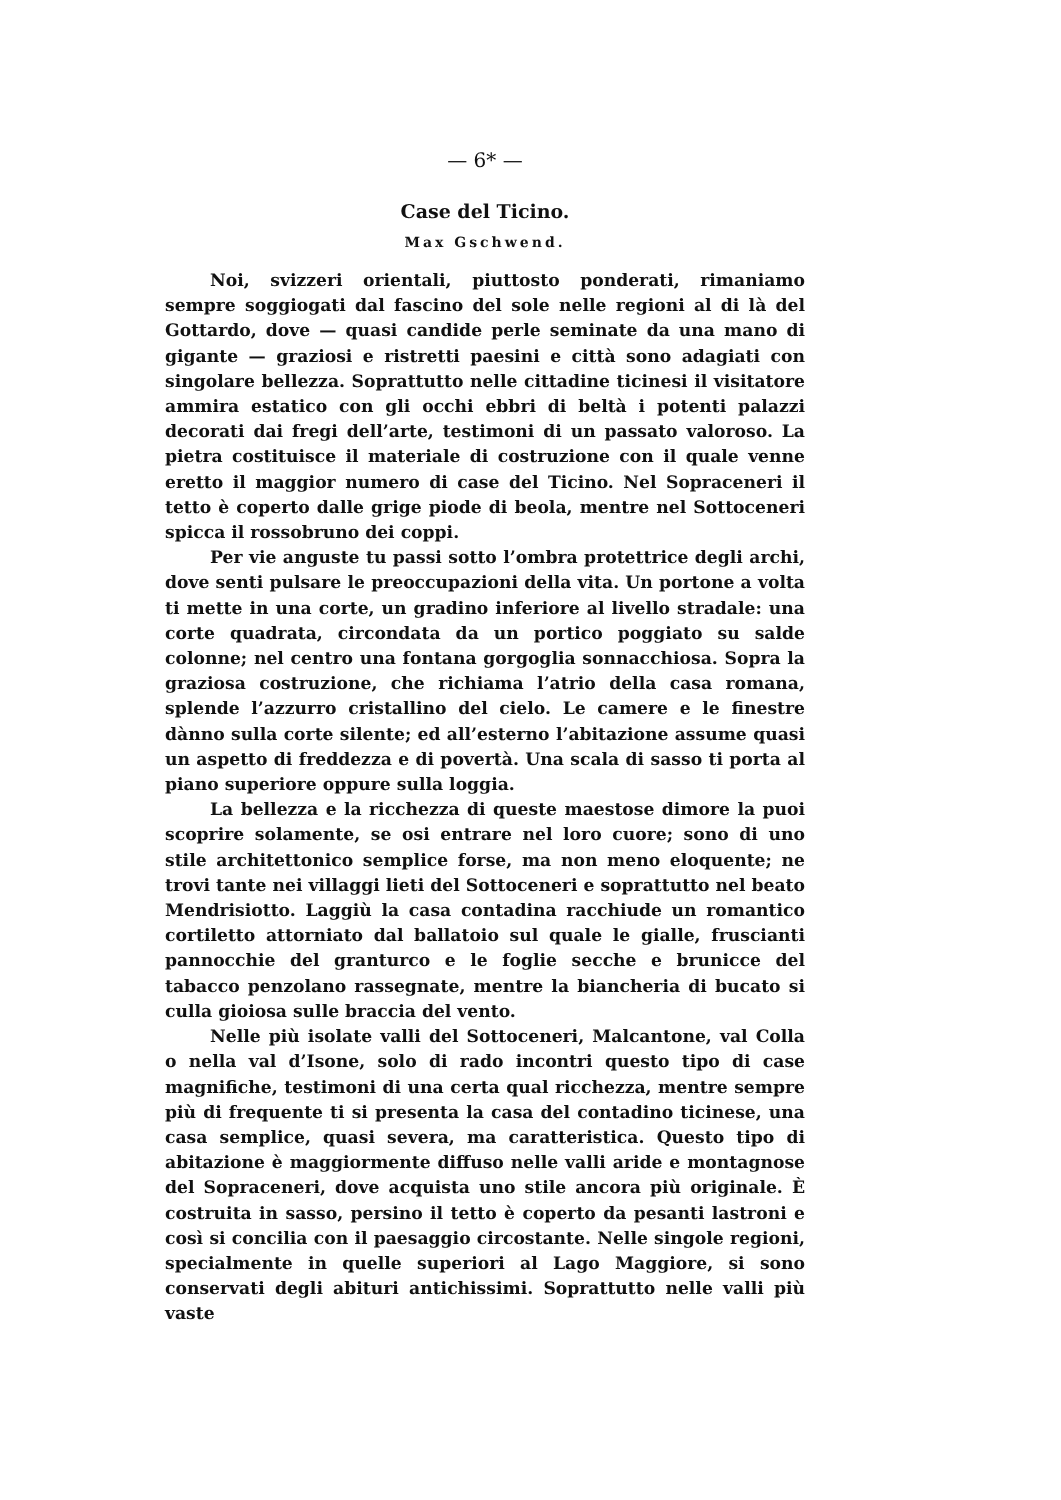— 6* —
Case del Ticino.
Max Gschwend.
Noi, svizzeri orientali, piuttosto ponderati, rimaniamo sempre soggiogati dal fascino del sole nelle regioni al di là del Gottardo, dove — quasi candide perle seminate da una mano di gigante — graziosi e ristretti paesini e città sono adagiati con singolare bellezza. Soprattutto nelle cittadine ticinesi il visitatore ammira estatico con gli occhi ebbri di beltà i potenti palazzi decorati dai fregi dell’arte, testimoni di un passato valoroso. La pietra costituisce il materiale di costruzione con il quale venne eretto il maggior numero di case del Ticino. Nel Sopraceneri il tetto è coperto dalle grige piode di beola, mentre nel Sottoceneri spicca il rossobruno dei coppi.
Per vie anguste tu passi sotto l’ombra protettrice degli archi, dove senti pulsare le preoccupazioni della vita. Un portone a volta ti mette in una corte, un gradino inferiore al livello stradale: una corte quadrata, circondata da un portico poggiato su salde colonne; nel centro una fontana gorgoglia sonnacchiosa. Sopra la graziosa costruzione, che richiama l’atrio della casa romana, splende l’azzurro cristallino del cielo. Le camere e le finestre dànno sulla corte silente; ed all’esterno l’abitazione assume quasi un aspetto di freddezza e di povertà. Una scala di sasso ti porta al piano superiore oppure sulla loggia.
La bellezza e la ricchezza di queste maestose dimore la puoi scoprire solamente, se osi entrare nel loro cuore; sono di uno stile architettonico semplice forse, ma non meno eloquente; ne trovi tante nei villaggi lieti del Sottoceneri e soprattutto nel beato Mendrisiotto. Laggiù la casa contadina racchiude un romantico cortiletto attorniato dal ballatoio sul quale le gialle, fruscianti pannocchie del granturco e le foglie secche e brunicce del tabacco penzolano rassegnate, mentre la biancheria di bucato si culla gioiosa sulle braccia del vento.
Nelle più isolate valli del Sottoceneri, Malcantone, val Colla o nella val d’Isone, solo di rado incontri questo tipo di case magnifiche, testimoni di una certa qual ricchezza, mentre sempre più di frequente ti si presenta la casa del contadino ticinese, una casa semplice, quasi severa, ma caratteristica. Questo tipo di abitazione è maggiormente diffuso nelle valli aride e montagnose del Sopraceneri, dove acquista uno stile ancora più originale. È costruita in sasso, persino il tetto è coperto da pesanti lastroni e così si concilia con il paesaggio circostante. Nelle singole regioni, specialmente in quelle superiori al Lago Maggiore, si sono conservati degli abituri antichissimi. Soprattutto nelle valli più vaste